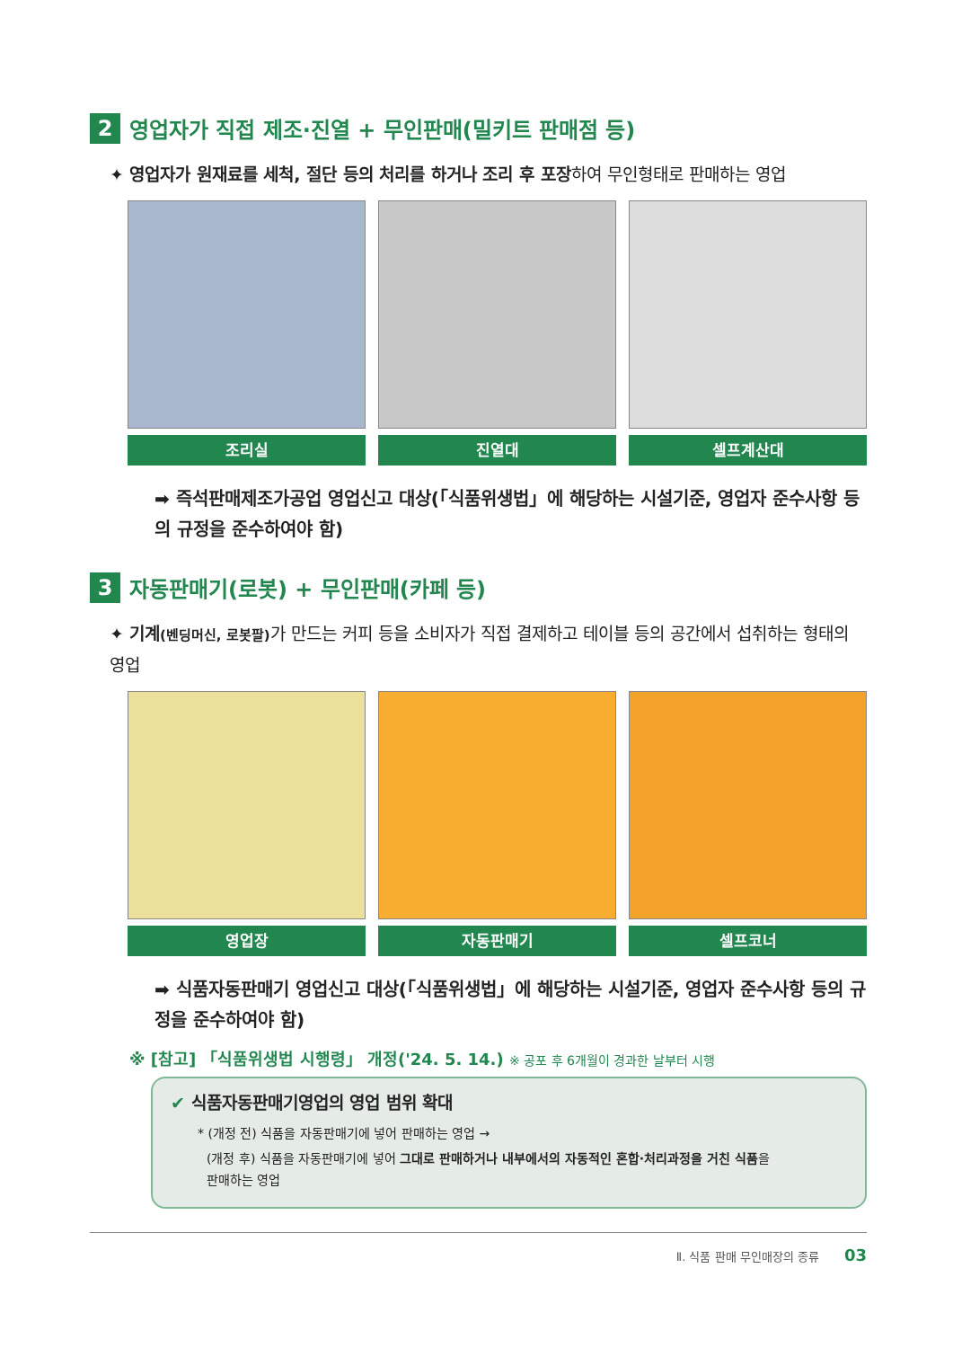2 영업자가 직접 제조·진열 + 무인판매(밀키트 판매점 등)
✦ 영업자가 원재료를 세척, 절단 등의 처리를 하거나 조리 후 포장하여 무인형태로 판매하는 영업
조리실 진열대 셀프계산대
➡ 즉석판매제조가공업 영업신고 대상(「식품위생법」에 해당하는 시설기준, 영업자 준수사항 등의 규정을 준수하여야 함)
3 자동판매기(로봇) + 무인판매(카페 등)
✦ 기계(벤딩머신, 로봇팔) 가 만드는 커피 등을 소비자가 직접 결제하고 테이블 등의 공간에서 섭취하는 형태의 영업
영업장 자동판매기 셀프코너
➡ 식품자동판매기 영업신고 대상(「식품위생법」에 해당하는 시설기준, 영업자 준수사항 등의 규정을 준수하여야 함)
※ [참고] 「식품위생법 시행령」 개정('24. 5. 14.) ※ 공포 후 6개월이 경과한 날부터 시행
✔ 식품자동판매기영업의 영업 범위 확대
* (개정 전) 식품을 자동판매기에 넣어 판매하는 영업 →
(개정 후) 식품을 자동판매기에 넣어 그대로 판매하거나 내부에서의 자동적인 혼합·처리과정을 거친 식품을
판매하는 영업
Ⅱ. 식품 판매 무인매장의 종류 03